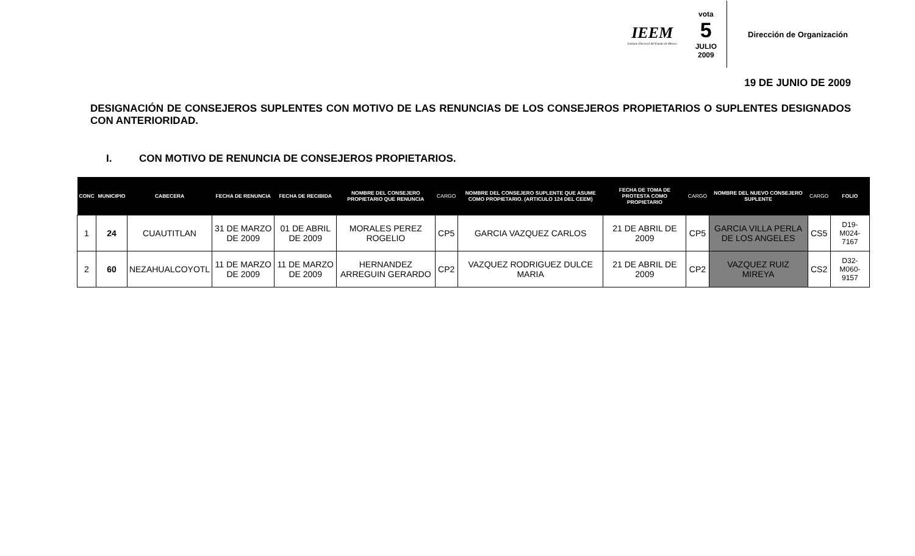IEEM
Instituto Electoral del Estado de México
vota
5
JULIO
2009
Dirección de Organización
19 DE JUNIO DE 2009
DESIGNACIÓN DE CONSEJEROS SUPLENTES CON MOTIVO DE LAS RENUNCIAS DE LOS CONSEJEROS PROPIETARIOS O SUPLENTES DESIGNADOS CON ANTERIORIDAD.
I. CON MOTIVO DE RENUNCIA DE CONSEJEROS PROPIETARIOS.
| CONC | MUNICIPIO | CABECERA | FECHA DE RENUNCIA | FECHA DE RECIBIDA | NOMBRE DEL CONSEJERO PROPIETARIO QUE RENUNCIA | CARGO | NOMBRE DEL CONSEJERO SUPLENTE QUE ASUME COMO PROPIETARIO. (ARTICULO 124 DEL CEEM) | FECHA DE TOMA DE PROTESTA COMO PROPIETARIO | CARGO | NOMBRE DEL NUEVO CONSEJERO SUPLENTE | CARGO | FOLIO |
| --- | --- | --- | --- | --- | --- | --- | --- | --- | --- | --- | --- | --- |
| 1 | 24 | CUAUTITLAN | 31 DE MARZO DE 2009 | 01 DE ABRIL DE 2009 | MORALES PEREZ ROGELIO | CP5 | GARCIA VAZQUEZ CARLOS | 21 DE ABRIL DE 2009 | CP5 | GARCIA VILLA PERLA DE LOS ANGELES | CS5 | D19-M024-7167 |
| 2 | 60 | NEZAHUALCOYOTL | 11 DE MARZO DE 2009 | 11 DE MARZO DE 2009 | HERNANDEZ ARREGUIN GERARDO | CP2 | VAZQUEZ RODRIGUEZ DULCE MARIA | 21 DE ABRIL DE 2009 | CP2 | VAZQUEZ RUIZ MIREYA | CS2 | D32-M060-9157 |